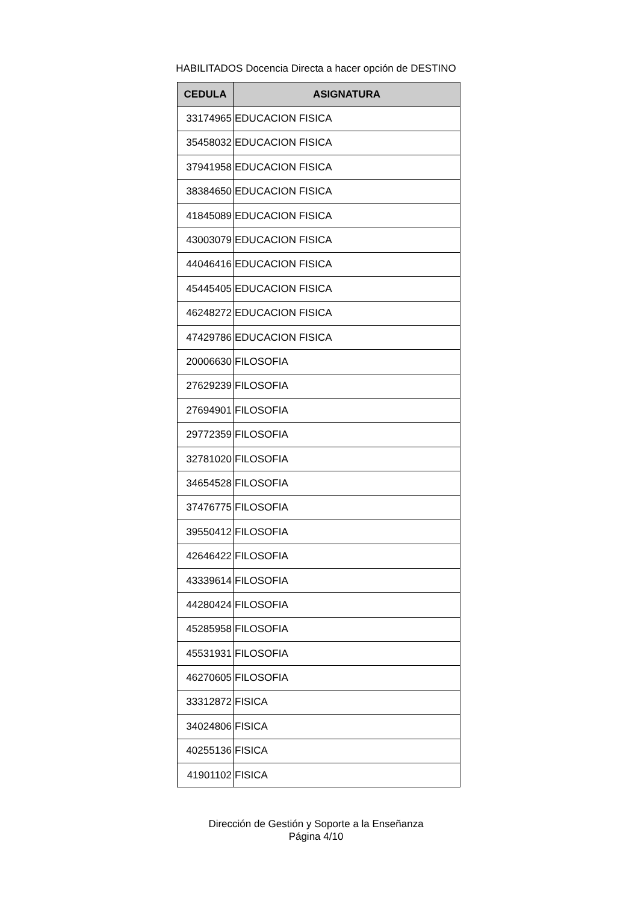HABILITADOS Docencia Directa a hacer opción de DESTINO
| CEDULA | ASIGNATURA |
| --- | --- |
| 33174965 | EDUCACION FISICA |
| 35458032 | EDUCACION FISICA |
| 37941958 | EDUCACION FISICA |
| 38384650 | EDUCACION FISICA |
| 41845089 | EDUCACION FISICA |
| 43003079 | EDUCACION FISICA |
| 44046416 | EDUCACION FISICA |
| 45445405 | EDUCACION FISICA |
| 46248272 | EDUCACION FISICA |
| 47429786 | EDUCACION FISICA |
| 20006630 | FILOSOFIA |
| 27629239 | FILOSOFIA |
| 27694901 | FILOSOFIA |
| 29772359 | FILOSOFIA |
| 32781020 | FILOSOFIA |
| 34654528 | FILOSOFIA |
| 37476775 | FILOSOFIA |
| 39550412 | FILOSOFIA |
| 42646422 | FILOSOFIA |
| 43339614 | FILOSOFIA |
| 44280424 | FILOSOFIA |
| 45285958 | FILOSOFIA |
| 45531931 | FILOSOFIA |
| 46270605 | FILOSOFIA |
| 33312872 | FISICA |
| 34024806 | FISICA |
| 40255136 | FISICA |
| 41901102 | FISICA |
Dirección de Gestión y Soporte a la Enseñanza
Página 4/10